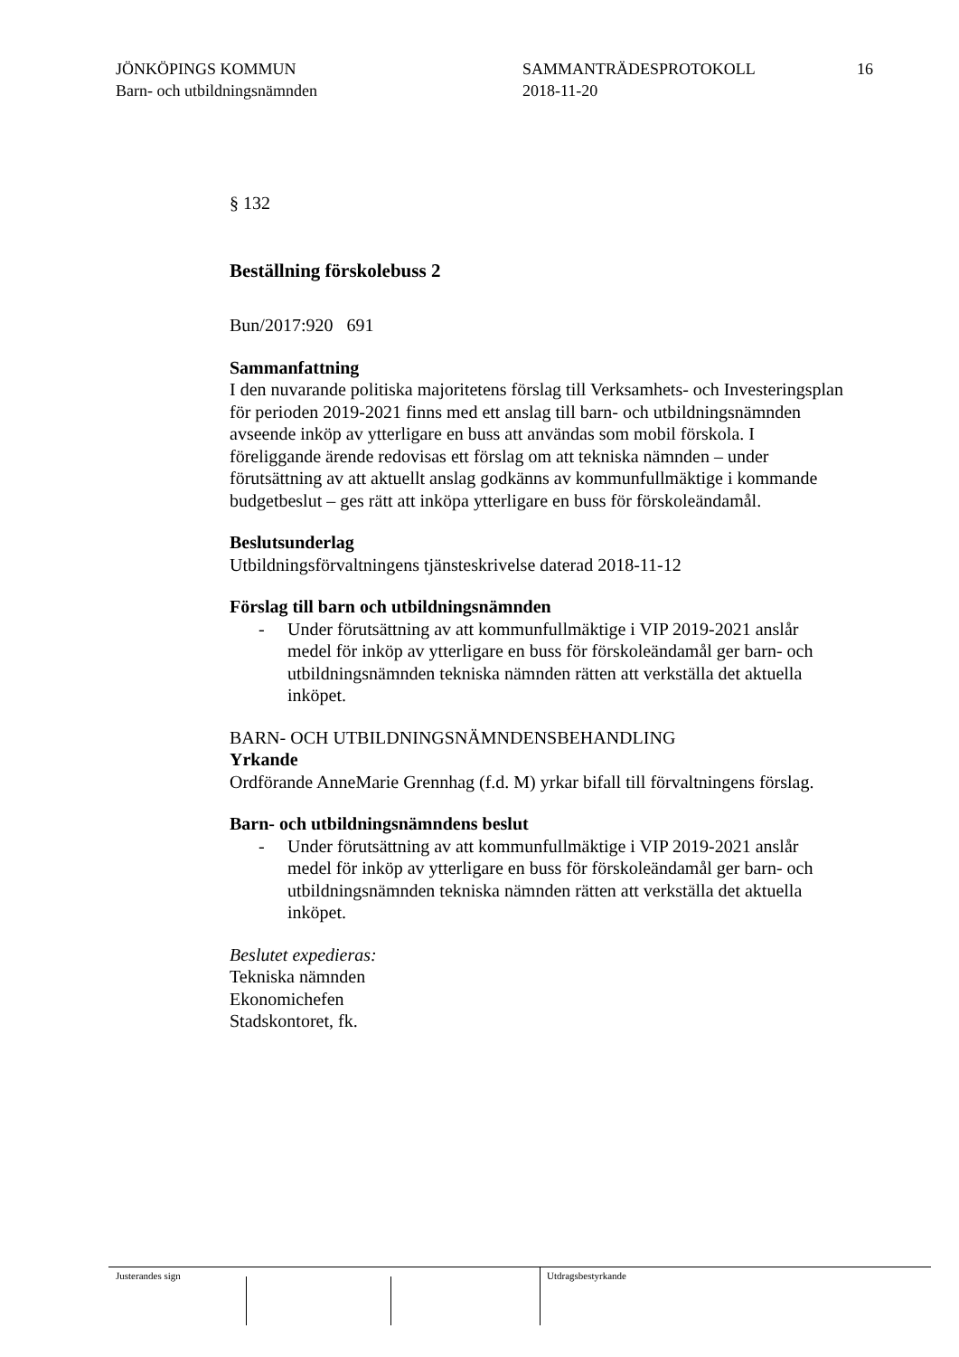JÖNKÖPINGS KOMMUN
Barn- och utbildningsnämnden
SAMMANTRÄDESPROTOKOLL
2018-11-20
16
§ 132
Beställning förskolebuss 2
Bun/2017:920 691
Sammanfattning
I den nuvarande politiska majoritetens förslag till Verksamhets- och Investeringsplan för perioden 2019-2021 finns med ett anslag till barn- och utbildningsnämnden avseende inköp av ytterligare en buss att användas som mobil förskola. I föreliggande ärende redovisas ett förslag om att tekniska nämnden – under förutsättning av att aktuellt anslag godkänns av kommunfullmäktige i kommande budgetbeslut – ges rätt att inköpa ytterligare en buss för förskoleändamål.
Beslutsunderlag
Utbildningsförvaltningens tjänsteskrivelse daterad 2018-11-12
Förslag till barn och utbildningsnämnden
- Under förutsättning av att kommunfullmäktige i VIP 2019-2021 anslår medel för inköp av ytterligare en buss för förskoleändamål ger barn- och utbildningsnämnden tekniska nämnden rätten att verkställa det aktuella inköpet.
BARN- OCH UTBILDNINGSNÄMNDENSBEHANDLING
Yrkande
Ordförande AnneMarie Grennhag (f.d. M) yrkar bifall till förvaltningens förslag.
Barn- och utbildningsnämndens beslut
- Under förutsättning av att kommunfullmäktige i VIP 2019-2021 anslår medel för inköp av ytterligare en buss för förskoleändamål ger barn- och utbildningsnämnden tekniska nämnden rätten att verkställa det aktuella inköpet.
Beslutet expedieras:
Tekniska nämnden
Ekonomichefen
Stadskontoret, fk.
Justerandes sign Utdragsbestyrkande